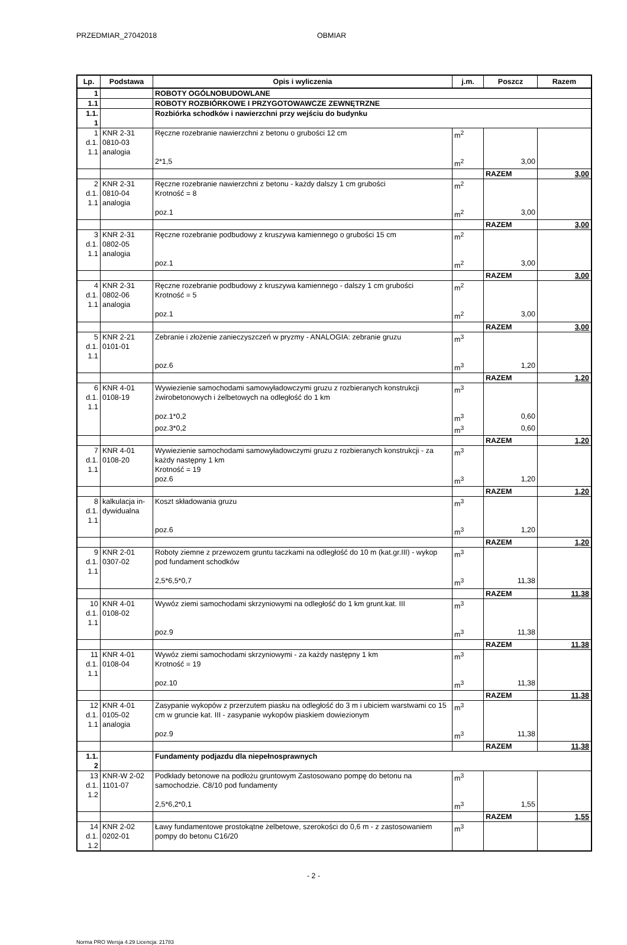PRZEDMIAR_27042018 OBMIAR
| Lp. | Podstawa | Opis i wyliczenia | j.m. | Poszcz | Razem |
| --- | --- | --- | --- | --- | --- |
| 1 | | ROBOTY OGÓLNOBUDOWLANE | | | |
| 1.1 | | ROBOTY ROZBIÓRKOWE I PRZYGOTOWAWCZE ZEWNĘTRZNE | | | |
| 1.1. 1 | | Rozbiórka schodków i nawierzchni przy wejściu do budynku | | | |
| 1 d.1. 1.1 | KNR 2-31 0810-03 analogia | Ręczne rozebranie nawierzchni z betonu o grubości 12 cm | m<sup>2</sup> | | |
| | | 2*1,5 | m<sup>2</sup> | 3,00 | |
| | | | | RAZEM | 3,00 |
| 2 d.1. 1.1 | KNR 2-31 0810-04 analogia | Ręczne rozebranie nawierzchni z betonu - każdy dalszy 1 cm grubości Krotność = 8 | m<sup>2</sup> | | |
| | | poz.1 | m<sup>2</sup> | 3,00 | |
| | | | | RAZEM | 3,00 |
| 3 d.1. 1.1 | KNR 2-31 0802-05 analogia | Ręczne rozebranie podbudowy z kruszywa kamiennego o grubości 15 cm | m<sup>2</sup> | | |
| | | poz.1 | m<sup>2</sup> | 3,00 | |
| | | | | RAZEM | 3,00 |
| 4 d.1. 1.1 | KNR 2-31 0802-06 analogia | Ręczne rozebranie podbudowy z kruszywa kamiennego - dalszy 1 cm grubości Krotność = 5 | m<sup>2</sup> | | |
| | | poz.1 | m<sup>2</sup> | 3,00 | |
| | | | | RAZEM | 3,00 |
| 5 d.1. 1.1 | KNR 2-21 0101-01 | Zebranie i złożenie zanieczyszczeń w pryzmy - ANALOGIA: zebranie gruzu | m<sup>3</sup> | | |
| | | poz.6 | m<sup>3</sup> | 1,20 | |
| | | | | RAZEM | 1,20 |
| 6 d.1. 1.1 | KNR 4-01 0108-19 | Wywiezienie samochodami samowyładowczymi gruzu z rozbieranych konstrukcji żwirobetonowych i żelbetowych na odległość do 1 km | m<sup>3</sup> | | |
| | | poz.1*0,2 | m<sup>3</sup> | 0,60 | |
| | | poz.3*0,2 | m<sup>3</sup> | 0,60 | |
| | | | | RAZEM | 1,20 |
| 7 d.1. 1.1 | KNR 4-01 0108-20 | Wywiezienie samochodami samowyładowczymi gruzu z rozbieranych konstrukcji - za każdy następny 1 km Krotność = 19 | m<sup>3</sup> | | |
| | | poz.6 | m<sup>3</sup> | 1,20 | |
| | | | | RAZEM | 1,20 |
| 8 d.1. 1.1 | kalkulacja in- dywidualna | Koszt składowania gruzu | m<sup>3</sup> | | |
| | | poz.6 | m<sup>3</sup> | 1,20 | |
| | | | | RAZEM | 1,20 |
| 9 d.1. 1.1 | KNR 2-01 0307-02 | Roboty ziemne z przewozem gruntu taczkami na odległość do 10 m (kat.gr.III) - wykop pod fundament schodków | m<sup>3</sup> | | |
| | | 2,5*6,5*0,7 | m<sup>3</sup> | 11,38 | |
| | | | | RAZEM | 11,38 |
| 10 d.1. 1.1 | KNR 4-01 0108-02 | Wywóz ziemi samochodami skrzyniowymi na odległość do 1 km grunt.kat. III | m<sup>3</sup> | | |
| | | poz.9 | m<sup>3</sup> | 11,38 | |
| | | | | RAZEM | 11,38 |
| 11 d.1. 1.1 | KNR 4-01 0108-04 | Wywóz ziemi samochodami skrzyniowymi - za każdy następny 1 km Krotność = 19 | m<sup>3</sup> | | |
| | | poz.10 | m<sup>3</sup> | 11,38 | |
| | | | | RAZEM | 11,38 |
| 12 d.1. 1.1 | KNR 4-01 0105-02 analogia | Zasypanie wykopów z przerzutem piasku na odległość do 3 m i ubiciem warstwami co 15 cm w gruncie kat. III - zasypanie wykopów piaskiem dowiezionym | m<sup>3</sup> | | |
| | | poz.9 | m<sup>3</sup> | 11,38 | |
| | | | | RAZEM | 11,38 |
| 1.1. 2 | | Fundamenty podjazdu dla niepełnosprawnych | | | |
| 13 d.1. 1.2 | KNR-W 2-02 1101-07 | Podkłady betonowe na podłożu gruntowym Zastosowano pompę do betonu na samochodzie. C8/10 pod fundamenty | m<sup>3</sup> | | |
| | | 2,5*6,2*0,1 | m<sup>3</sup> | 1,55 | |
| | | | | RAZEM | 1,55 |
| 14 d.1. 1.2 | KNR 2-02 0202-01 | Ławy fundamentowe prostokątne żelbetowe, szerokości do 0,6 m - z zastosowaniem pompy do betonu C16/20 | m<sup>3</sup> | | |
- 2 -
Norma PRO Wersja 4.29 Licencja: 21783